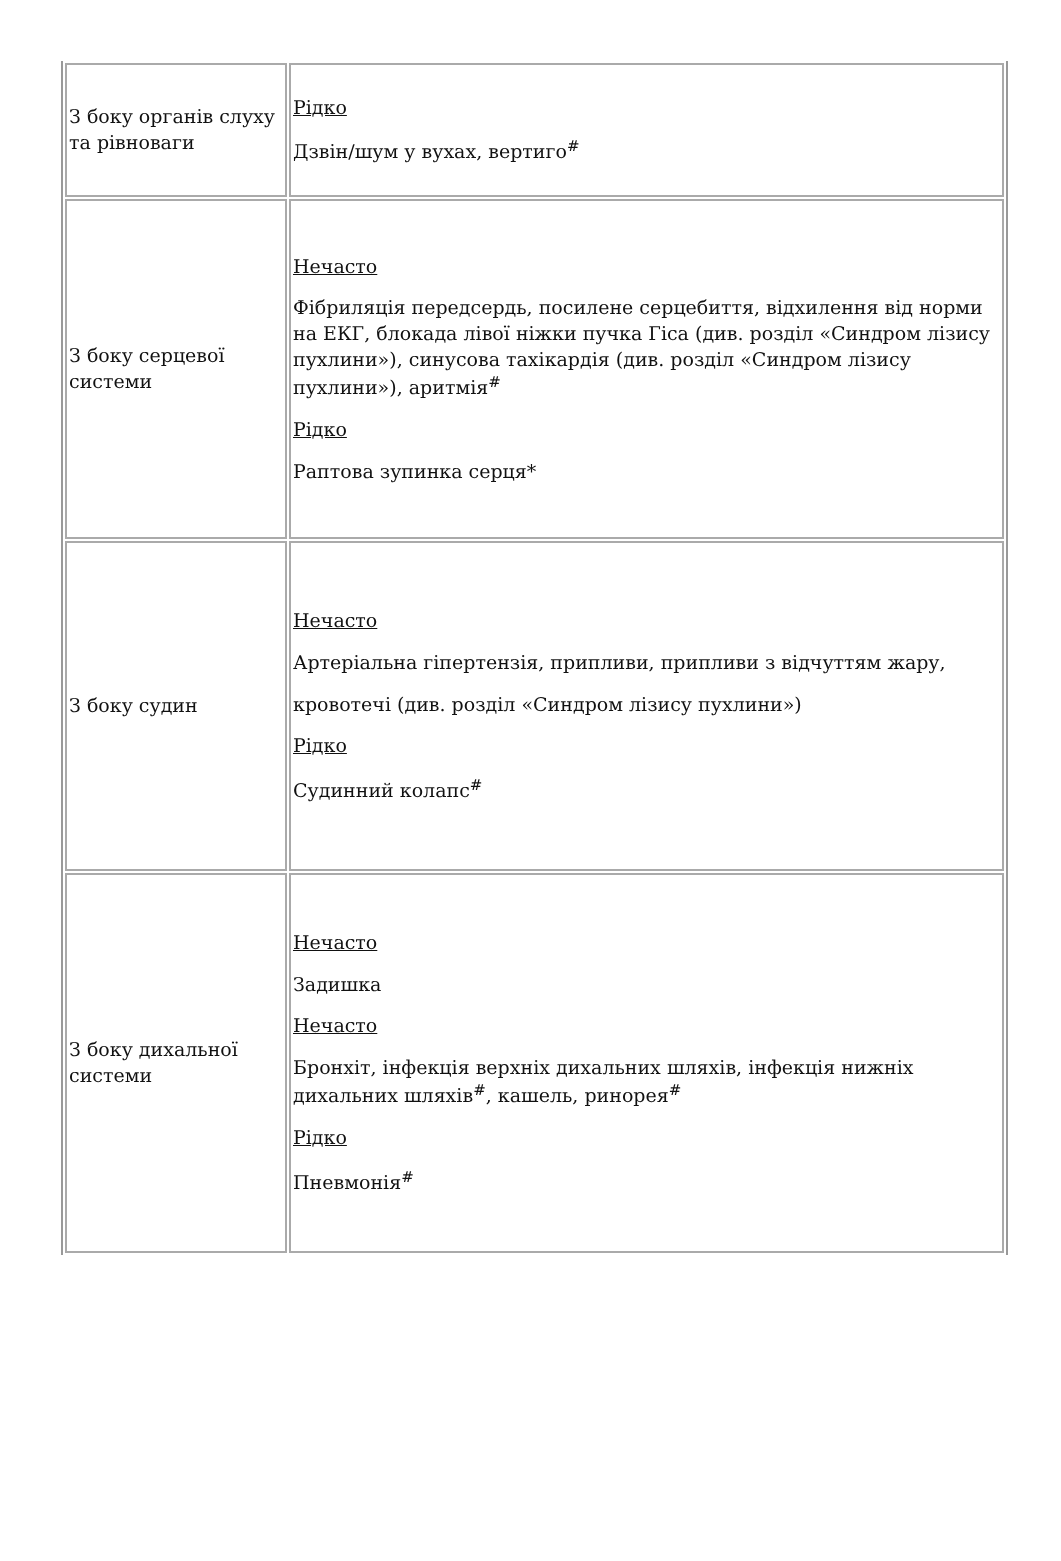| З боку органів слуху та рівноваги | Рідко Дзвін/шум у вухах, вертиго<sup>#</sup> |
| З боку серцевої системи | Нечасто Фібриляція передсердь, посилене серцебиття, відхилення від норми на ЕКГ, блокада лівої ніжки пучка Гіса (див. розділ «Синдром лізису пухлини»), синусова тахікардія (див. розділ «Синдром лізису пухлини»), аритмія<sup>#</sup> Рідко Раптова зупинка серця* |
| З боку судин | Нечасто Артеріальна гіпертензія, припливи, припливи з відчуттям жару, кровотечі (див. розділ «Синдром лізису пухлини») Рідко Судинний колапс<sup>#</sup> |
| З боку дихальної системи | Нечасто Задишка Нечасто Бронхіт, інфекція верхніх дихальних шляхів, інфекція нижніх дихальних шляхів<sup>#</sup>, кашель, ринорея<sup>#</sup> Рідко Пневмонія<sup>#</sup> |